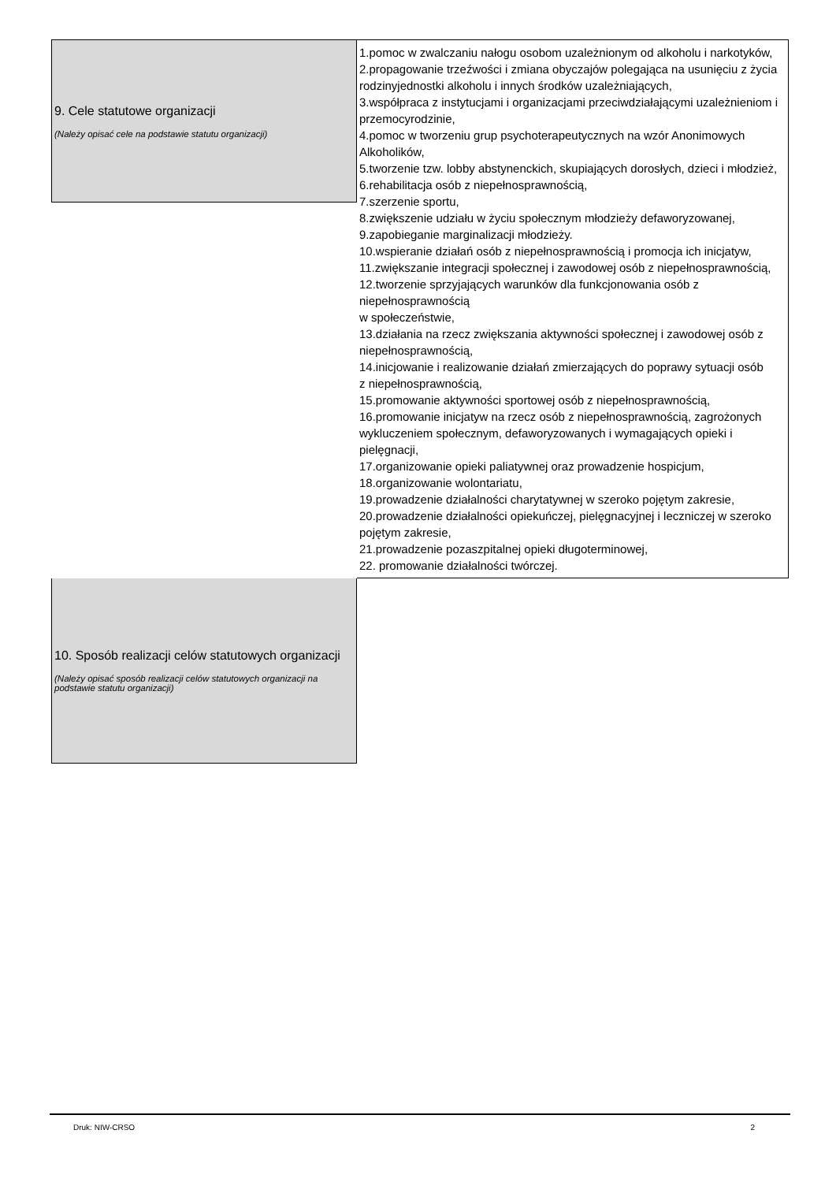9. Cele statutowe organizacji
(Należy opisać cele na podstawie statutu organizacji)
1.pomoc w zwalczaniu nałogu osobom uzależnionym od alkoholu i narkotyków,
2.propagowanie trzeźwości i zmiana obyczajów polegająca na usunięciu z życia rodzinyjednostki alkoholu i innych środków uzależniających,
3.współpraca z instytucjami i organizacjami przeciwdziałającymi uzależnieniom i przemocyrodzinie,
4.pomoc w tworzeniu grup psychoterapeutycznych na wzór Anonimowych Alkoholików,
5.tworzenie tzw. lobby abstynenckich, skupiających dorosłych, dzieci i młodzież,
6.rehabilitacja osób z niepełnosprawnością,
7.szerzenie sportu,
8.zwiększenie udziału w życiu społecznym młodzieży defaworyzowanej,
9.zapobieganie marginalizacji młodzieży.
10.wspieranie działań osób z niepełnosprawnością i promocja ich inicjatyw,
11.zwiększanie integracji społecznej i zawodowej osób z niepełnosprawnością,
12.tworzenie sprzyjających warunków dla funkcjonowania osób z niepełnosprawnością
w społeczeństwie,
13.działania na rzecz zwiększania aktywności społecznej i zawodowej osób z niepełnosprawnością,
14.inicjowanie i realizowanie działań zmierzających do poprawy sytuacji osób
z niepełnosprawnością,
15.promowanie aktywności sportowej osób z niepełnosprawnością,
16.promowanie inicjatyw na rzecz osób z niepełnosprawnością, zagrożonych wykluczeniem społecznym, defaworyzowanych i wymagających opieki i pielęgnacji,
17.organizowanie opieki paliatywnej oraz prowadzenie hospicjum,
18.organizowanie wolontariatu,
19.prowadzenie działalności charytatywnej w szeroko pojętym zakresie,
20.prowadzenie działalności opiekuńczej, pielęgnacyjnej i leczniczej w szeroko pojętym zakresie,
21.prowadzenie pozaszpitalnej opieki długoterminowej,
22. promowanie działalności twórczej.
10. Sposób realizacji celów statutowych organizacji
(Należy opisać sposób realizacji celów statutowych organizacji na podstawie statutu organizacji)
Druk: NIW-CRSO 2